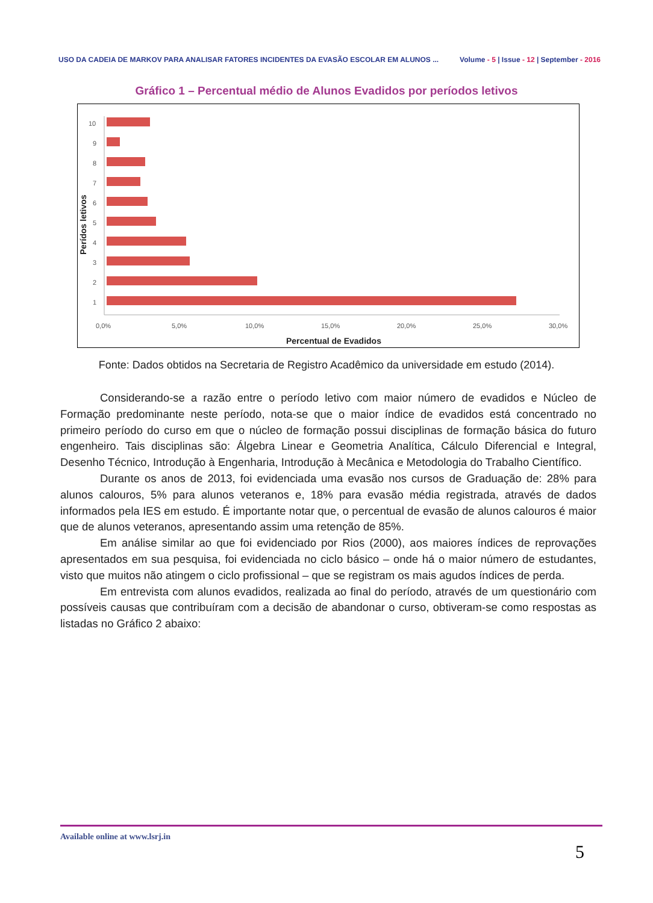USO DA CADEIA DE MARKOV PARA ANALISAR FATORES INCIDENTES DA EVASÃO ESCOLAR EM ALUNOS ...
Volume - 5 | Issue - 12 | September - 2016
Gráfico 1 – Percentual médio de Alunos Evadidos por períodos letivos
10
9
8
7
6
5
4
3
2
1
0,0%
5,0%
10,0%
15,0%
20,0%
25,0%
30,0%
Percentual de Evadidos
Perídos letivos
Fonte: Dados obtidos na Secretaria de Registro Acadêmico da universidade em estudo (2014).
Considerando-se a razão entre o período letivo com maior número de evadidos e Núcleo de Formação predominante neste período, nota-se que o maior índice de evadidos está concentrado no primeiro período do curso em que o núcleo de formação possui disciplinas de formação básica do futuro engenheiro. Tais disciplinas são: Álgebra Linear e Geometria Analítica, Cálculo Diferencial e Integral, Desenho Técnico, Introdução à Engenharia, Introdução à Mecânica e Metodologia do Trabalho Científico.
Durante os anos de 2013, foi evidenciada uma evasão nos cursos de Graduação de: 28% para alunos calouros, 5% para alunos veteranos e, 18% para evasão média registrada, através de dados informados pela IES em estudo. É importante notar que, o percentual de evasão de alunos calouros é maior que de alunos veteranos, apresentando assim uma retenção de 85%.
Em análise similar ao que foi evidenciado por Rios (2000), aos maiores índices de reprovações apresentados em sua pesquisa, foi evidenciada no ciclo básico – onde há o maior número de estudantes, visto que muitos não atingem o ciclo profissional – que se registram os mais agudos índices de perda.
Em entrevista com alunos evadidos, realizada ao final do período, através de um questionário com possíveis causas que contribuíram com a decisão de abandonar o curso, obtiveram-se como respostas as listadas no Gráfico 2 abaixo:
Available online at www.lsrj.in
5